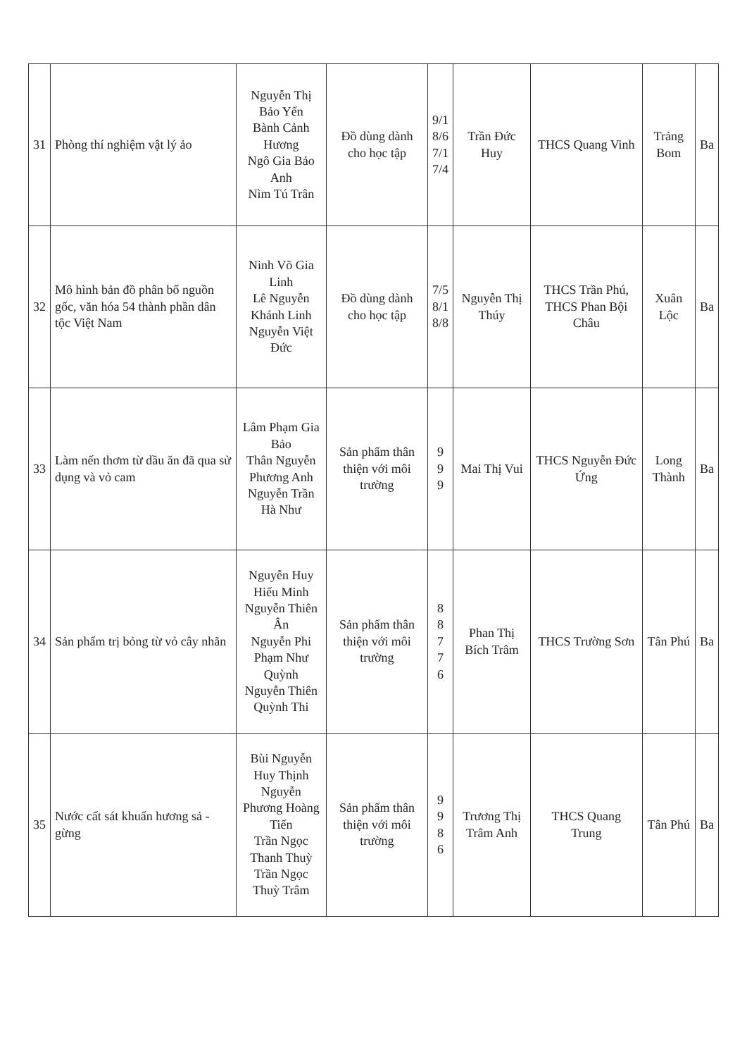| 31 | Phòng thí nghiệm vật lý ảo | Nguyễn Thị Bảo Yến Bành Cảnh Hương Ngô Gia Bảo Anh Nìm Tú Trân | Đồ dùng dành cho học tập | 9/1 8/6 7/1 7/4 | Trần Đức Huy | THCS Quang Vinh | Trảng Bom | Ba |
| 32 | Mô hình bản đồ phân bố nguồn gốc, văn hóa 54 thành phần dân tộc Việt Nam | Ninh Võ Gia Linh Lê Nguyễn Khánh Linh Nguyễn Việt Đức | Đồ dùng dành cho học tập | 7/5 8/1 8/8 | Nguyễn Thị Thúy | THCS Trần Phú, THCS Phan Bội Châu | Xuân Lộc | Ba |
| 33 | Làm nến thơm từ dầu ăn đã qua sử dụng và vỏ cam | Lâm Phạm Gia Bảo Thân Nguyễn Phương Anh Nguyễn Trần Hà Như | Sản phẩm thân thiện với môi trường | 9 9 9 | Mai Thị Vui | THCS Nguyễn Đức Ứng | Long Thành | Ba |
| 34 | Sản phẩm trị bỏng từ vỏ cây nhãn | Nguyễn Huy Hiếu Minh Nguyễn Thiên Ân Nguyễn Phi Phạm Như Quỳnh Nguyễn Thiên Quỳnh Thi | Sản phẩm thân thiện với môi trường | 8 8 7 7 6 | Phan Thị Bích Trâm | THCS Trường Sơn | Tân Phú | Ba |
| 35 | Nước cất sát khuẩn hương sả - gừng | Bùi Nguyễn Huy Thịnh Nguyễn Phương Hoàng Tiến Trần Ngọc Thanh Thuỳ Trần Ngọc Thuỳ Trâm | Sản phẩm thân thiện với môi trường | 9 9 8 6 | Trương Thị Trâm Anh | THCS Quang Trung | Tân Phú | Ba |